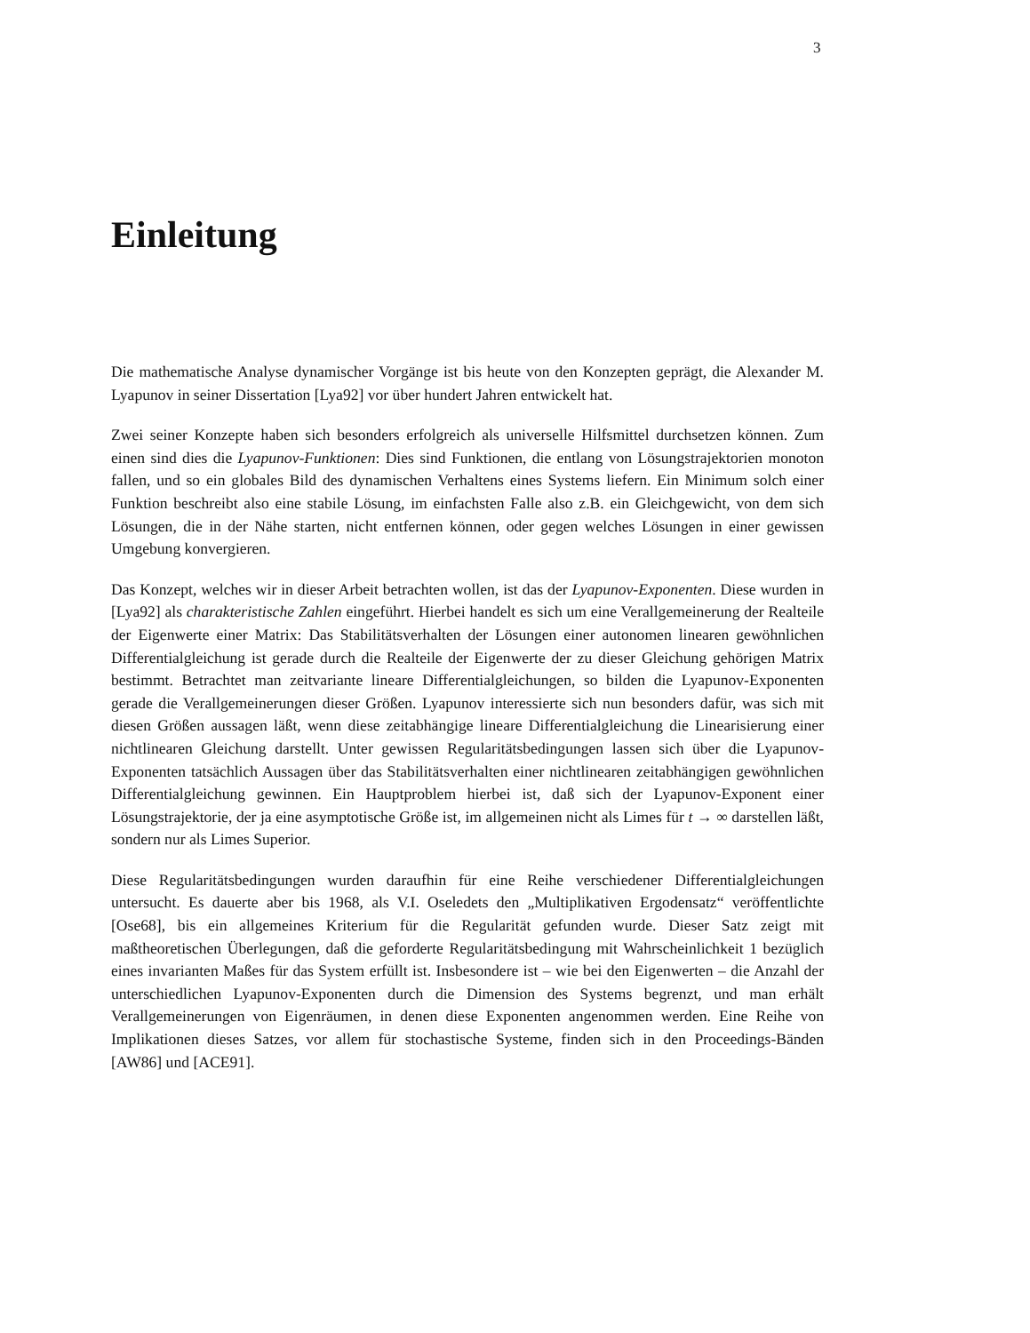3
Einleitung
Die mathematische Analyse dynamischer Vorgänge ist bis heute von den Konzepten geprägt, die Alexander M. Lyapunov in seiner Dissertation [Lya92] vor über hundert Jahren entwickelt hat.
Zwei seiner Konzepte haben sich besonders erfolgreich als universelle Hilfsmittel durchsetzen können. Zum einen sind dies die Lyapunov-Funktionen: Dies sind Funktionen, die entlang von Lösungstrajektorien monoton fallen, und so ein globales Bild des dynamischen Verhaltens eines Systems liefern. Ein Minimum solch einer Funktion beschreibt also eine stabile Lösung, im einfachsten Falle also z.B. ein Gleichgewicht, von dem sich Lösungen, die in der Nähe starten, nicht entfernen können, oder gegen welches Lösungen in einer gewissen Umgebung konvergieren.
Das Konzept, welches wir in dieser Arbeit betrachten wollen, ist das der Lyapunov-Exponenten. Diese wurden in [Lya92] als charakteristische Zahlen eingeführt. Hierbei handelt es sich um eine Verallgemeinerung der Realteile der Eigenwerte einer Matrix: Das Stabilitätsverhalten der Lösungen einer autonomen linearen gewöhnlichen Differentialgleichung ist gerade durch die Realteile der Eigenwerte der zu dieser Gleichung gehörigen Matrix bestimmt. Betrachtet man zeitvariante lineare Differentialgleichungen, so bilden die Lyapunov-Exponenten gerade die Verallgemeinerungen dieser Größen. Lyapunov interessierte sich nun besonders dafür, was sich mit diesen Größen aussagen läßt, wenn diese zeitabhängige lineare Differentialgleichung die Linearisierung einer nichtlinearen Gleichung darstellt. Unter gewissen Regularitätsbedingungen lassen sich über die Lyapunov-Exponenten tatsächlich Aussagen über das Stabilitätsverhalten einer nichtlinearen zeitabhängigen gewöhnlichen Differentialgleichung gewinnen. Ein Hauptproblem hierbei ist, daß sich der Lyapunov-Exponent einer Lösungstrajektorie, der ja eine asymptotische Größe ist, im allgemeinen nicht als Limes für t → ∞ darstellen läßt, sondern nur als Limes Superior.
Diese Regularitätsbedingungen wurden daraufhin für eine Reihe verschiedener Differentialgleichungen untersucht. Es dauerte aber bis 1968, als V.I. Oseledets den „Multiplikativen Ergodensatz“ veröffentlichte [Ose68], bis ein allgemeines Kriterium für die Regularität gefunden wurde. Dieser Satz zeigt mit maßtheoretischen Überlegungen, daß die geforderte Regularitätsbedingung mit Wahrscheinlichkeit 1 bezüglich eines invarianten Maßes für das System erfüllt ist. Insbesondere ist – wie bei den Eigenwerten – die Anzahl der unterschiedlichen Lyapunov-Exponenten durch die Dimension des Systems begrenzt, und man erhält Verallgemeinerungen von Eigenräumen, in denen diese Exponenten angenommen werden. Eine Reihe von Implikationen dieses Satzes, vor allem für stochastische Systeme, finden sich in den Proceedings-Bänden [AW86] und [ACE91].